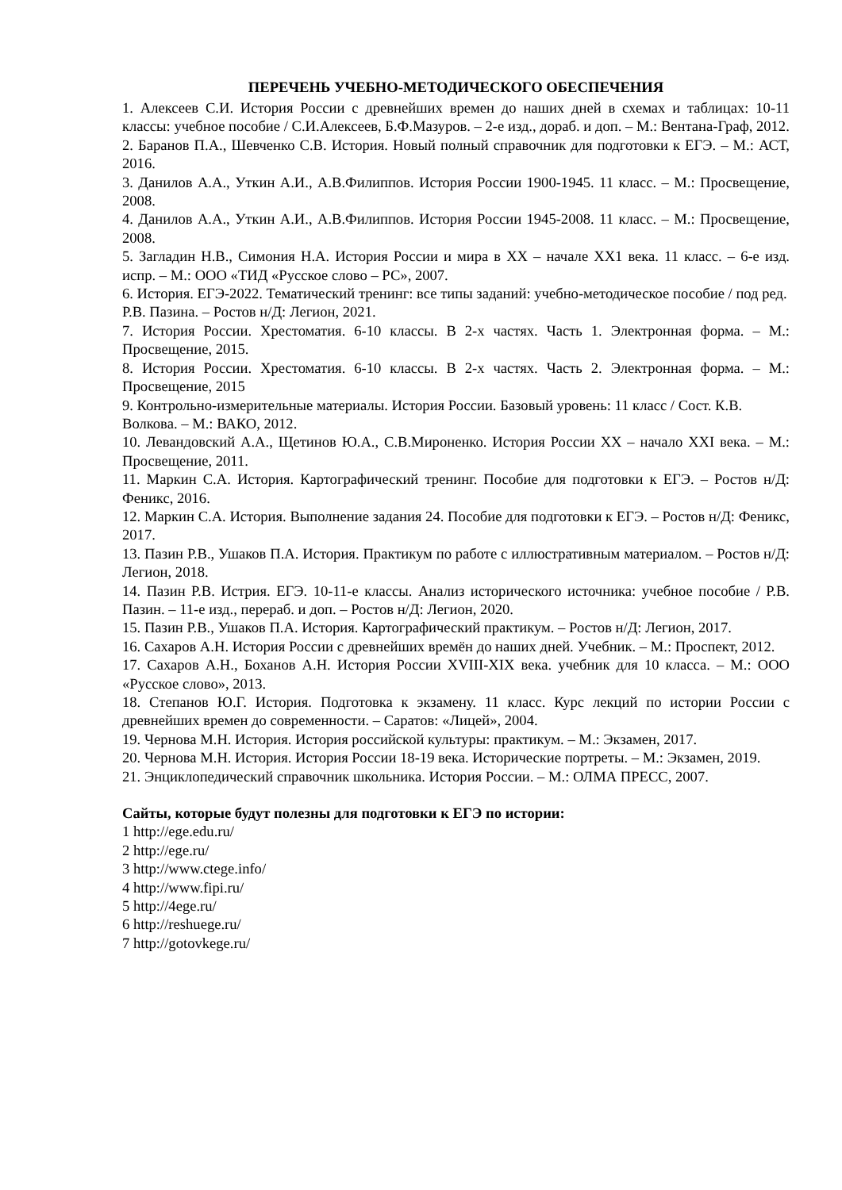ПЕРЕЧЕНЬ УЧЕБНО-МЕТОДИЧЕСКОГО ОБЕСПЕЧЕНИЯ
1. Алексеев С.И. История России с древнейших времен до наших дней в схемах и таблицах: 10-11 классы: учебное пособие / С.И.Алексеев, Б.Ф.Мазуров. – 2-е изд., дораб. и доп. – М.: Вентана-Граф, 2012.
2. Баранов П.А., Шевченко С.В. История. Новый полный справочник для подготовки к ЕГЭ. – М.: АСТ, 2016.
3. Данилов А.А., Уткин А.И., А.В.Филиппов. История России 1900-1945. 11 класс. – М.: Просвещение, 2008.
4. Данилов А.А., Уткин А.И., А.В.Филиппов. История России 1945-2008. 11 класс. – М.: Просвещение, 2008.
5. Загладин Н.В., Симония Н.А. История России и мира в XX – начале XX1 века. 11 класс. – 6-е изд. испр. – М.: ООО «ТИД «Русское слово – РС», 2007.
6. История. ЕГЭ-2022. Тематический тренинг: все типы заданий: учебно-методическое пособие / под ред. Р.В. Пазина. – Ростов н/Д: Легион, 2021.
7. История России. Хрестоматия. 6-10 классы. В 2-х частях. Часть 1. Электронная форма. – М.: Просвещение, 2015.
8. История России. Хрестоматия. 6-10 классы. В 2-х частях. Часть 2. Электронная форма. – М.: Просвещение, 2015
9. Контрольно-измерительные материалы. История России. Базовый уровень: 11 класс / Сост. К.В. Волкова. – М.: ВАКО, 2012.
10. Левандовский А.А., Щетинов Ю.А., С.В.Мироненко. История России XX – начало XXI века. – М.: Просвещение, 2011.
11. Маркин С.А. История. Картографический тренинг. Пособие для подготовки к ЕГЭ. – Ростов н/Д: Феникс, 2016.
12. Маркин С.А. История. Выполнение задания 24. Пособие для подготовки к ЕГЭ. – Ростов н/Д: Феникс, 2017.
13. Пазин Р.В., Ушаков П.А. История. Практикум по работе с иллюстративным материалом. – Ростов н/Д: Легион, 2018.
14. Пазин Р.В. Истрия. ЕГЭ. 10-11-е классы. Анализ исторического источника: учебное пособие / Р.В. Пазин. – 11-е изд., перераб. и доп. – Ростов н/Д: Легион, 2020.
15. Пазин Р.В., Ушаков П.А. История. Картографический практикум. – Ростов н/Д: Легион, 2017.
16. Сахаров А.Н. История России с древнейших времён до наших дней. Учебник. – М.: Проспект, 2012.
17. Сахаров А.Н., Боханов А.Н. История России XVIII-XIX века. учебник для 10 класса. – М.: ООО «Русское слово», 2013.
18. Степанов Ю.Г. История. Подготовка к экзамену. 11 класс. Курс лекций по истории России с древнейших времен до современности. – Саратов: «Лицей», 2004.
19. Чернова М.Н. История. История российской культуры: практикум. – М.: Экзамен, 2017.
20. Чернова М.Н. История. История России 18-19 века. Исторические портреты. – М.: Экзамен, 2019.
21. Энциклопедический справочник школьника. История России. – М.: ОЛМА ПРЕСС, 2007.
Сайты, которые будут полезны для подготовки к ЕГЭ по истории:
1 http://ege.edu.ru/
2 http://ege.ru/
3 http://www.ctege.info/
4 http://www.fipi.ru/
5 http://4ege.ru/
6 http://reshuege.ru/
7 http://gotovkege.ru/